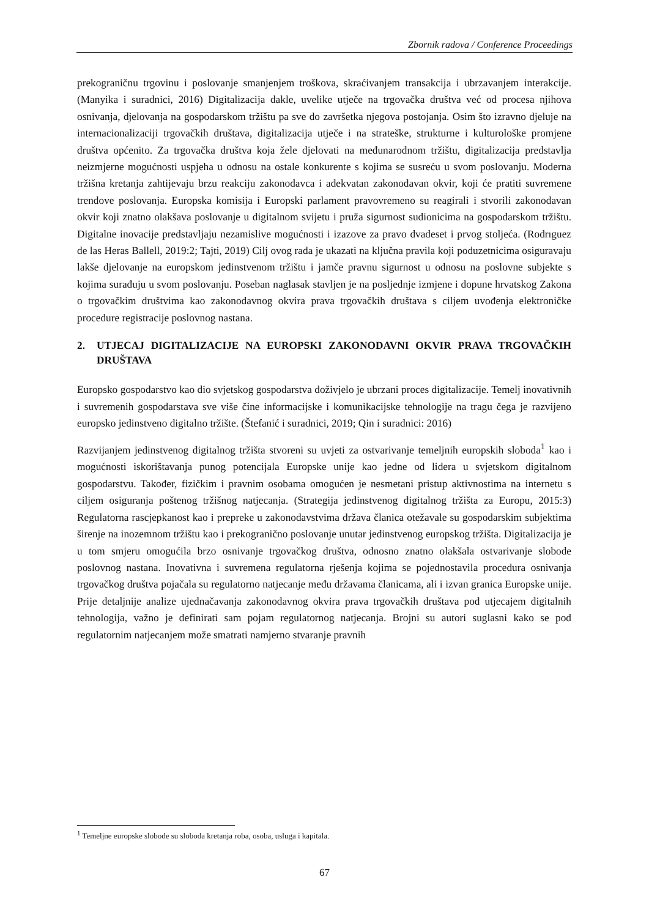Zbornik radova / Conference Proceedings
prekograničnu trgovinu i poslovanje smanjenjem troškova, skraćivanjem transakcija i ubrzavanjem interakcije. (Manyika i suradnici, 2016) Digitalizacija dakle, uvelike utječe na trgovačka društva već od procesa njihova osnivanja, djelovanja na gospodarskom tržištu pa sve do završetka njegova postojanja. Osim što izravno djeluje na internacionalizaciji trgovačkih društava, digitalizacija utječe i na strateške, strukturne i kulturološke promjene društva općenito. Za trgovačka društva koja žele djelovati na međunarodnom tržištu, digitalizacija predstavlja neizmjerne mogućnosti uspjeha u odnosu na ostale konkurente s kojima se susreću u svom poslovanju. Moderna tržišna kretanja zahtijevaju brzu reakciju zakonodavca i adekvatan zakonodavan okvir, koji će pratiti suvremene trendove poslovanja. Europska komisija i Europski parlament pravovremeno su reagirali i stvorili zakonodavan okvir koji znatno olakšava poslovanje u digitalnom svijetu i pruža sigurnost sudionicima na gospodarskom tržištu. Digitalne inovacije predstavljaju nezamislive mogućnosti i izazove za pravo dvadeset i prvog stoljeća. (Rodrıguez de las Heras Ballell, 2019:2; Tajti, 2019) Cilj ovog rada je ukazati na ključna pravila koji poduzetnicima osiguravaju lakše djelovanje na europskom jedinstvenom tržištu i jamče pravnu sigurnost u odnosu na poslovne subjekte s kojima surađuju u svom poslovanju. Poseban naglasak stavljen je na posljednje izmjene i dopune hrvatskog Zakona o trgovačkim društvima kao zakonodavnog okvira prava trgovačkih društava s ciljem uvođenja elektroničke procedure registracije poslovnog nastana.
2. UTJECAJ DIGITALIZACIJE NA EUROPSKI ZAKONODAVNI OKVIR PRAVA TRGOVAČKIH DRUŠTAVA
Europsko gospodarstvo kao dio svjetskog gospodarstva doživjelo je ubrzani proces digitalizacije. Temelj inovativnih i suvremenih gospodarstava sve više čine informacijske i komunikacijske tehnologije na tragu čega je razvijeno europsko jedinstveno digitalno tržište. (Štefanić i suradnici, 2019; Qin i suradnici: 2016)
Razvijanjem jedinstvenog digitalnog tržišta stvoreni su uvjeti za ostvarivanje temeljnih europskih sloboda<sup>1</sup> kao i mogućnosti iskorištavanja punog potencijala Europske unije kao jedne od lidera u svjetskom digitalnom gospodarstvu. Također, fizičkim i pravnim osobama omogućen je nesmetani pristup aktivnostima na internetu s ciljem osiguranja poštenog tržišnog natjecanja. (Strategija jedinstvenog digitalnog tržišta za Europu, 2015:3) Regulatorna rascjepkanost kao i prepreke u zakonodavstvima država članica otežavale su gospodarskim subjektima širenje na inozemnom tržištu kao i prekogranično poslovanje unutar jedinstvenog europskog tržišta. Digitalizacija je u tom smjeru omogućila brzo osnivanje trgovačkog društva, odnosno znatno olakšala ostvarivanje slobode poslovnog nastana. Inovativna i suvremena regulatorna rješenja kojima se pojednostavila procedura osnivanja trgovačkog društva pojačala su regulatorno natjecanje među državama članicama, ali i izvan granica Europske unije. Prije detaljnije analize ujednačavanja zakonodavnog okvira prava trgovačkih društava pod utjecajem digitalnih tehnologija, važno je definirati sam pojam regulatornog natjecanja. Brojni su autori suglasni kako se pod regulatornim natjecanjem može smatrati namjerno stvaranje pravnih
<sup>1</sup> Temeljne europske slobode su sloboda kretanja roba, osoba, usluga i kapitala.
67